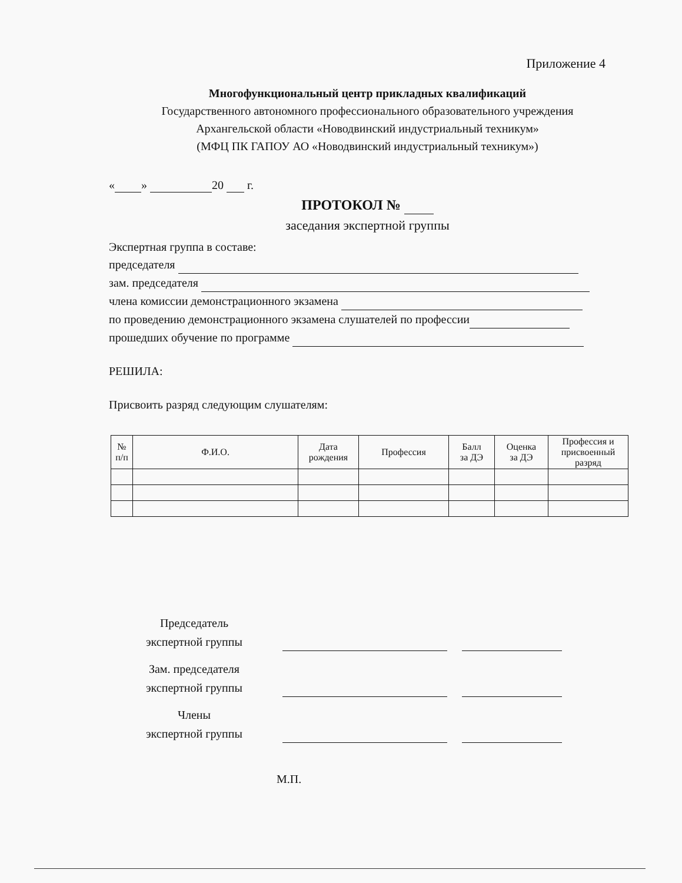Приложение 4
Многофункциональный центр прикладных квалификаций
Государственного автономного профессионального образовательного учреждения
Архангельской области «Новодвинский индустриальный техникум»
(МФЦ ПК ГАПОУ АО «Новодвинский индустриальный техникум»)
« » 20 г.
ПРОТОКОЛ №
заседания экспертной группы
Экспертная группа в составе:
председателя
зам. председателя
члена комиссии демонстрационного экзамена
по проведению демонстрационного экзамена слушателей по профессии
прошедших обучение по программе
РЕШИЛА:
Присвоить разряд следующим слушателям:
| № п/п | Ф.И.О. | Дата рождения | Профессия | Балл за ДЭ | Оценка за ДЭ | Профессия и присвоенный разряд |
| --- | --- | --- | --- | --- | --- | --- |
Председатель
экспертной группы
Зам. председателя
экспертной группы
Члены
экспертной группы
М.П.